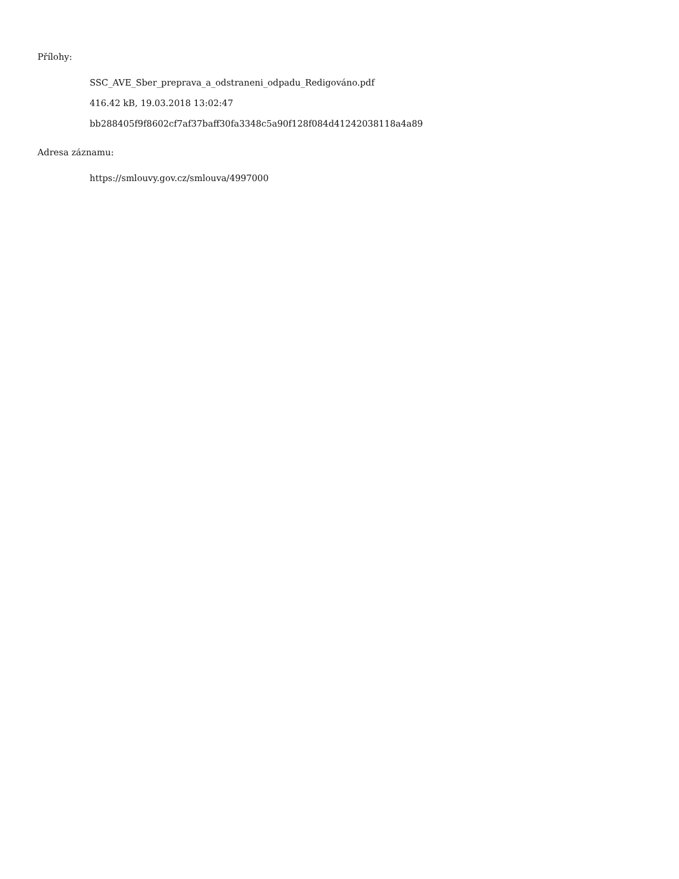Přílohy:
SSC_AVE_Sber_preprava_a_odstraneni_odpadu_Redigováno.pdf
416.42 kB, 19.03.2018 13:02:47
bb288405f9f8602cf7af37baff30fa3348c5a90f128f084d41242038118a4a89
Adresa záznamu:
https://smlouvy.gov.cz/smlouva/4997000